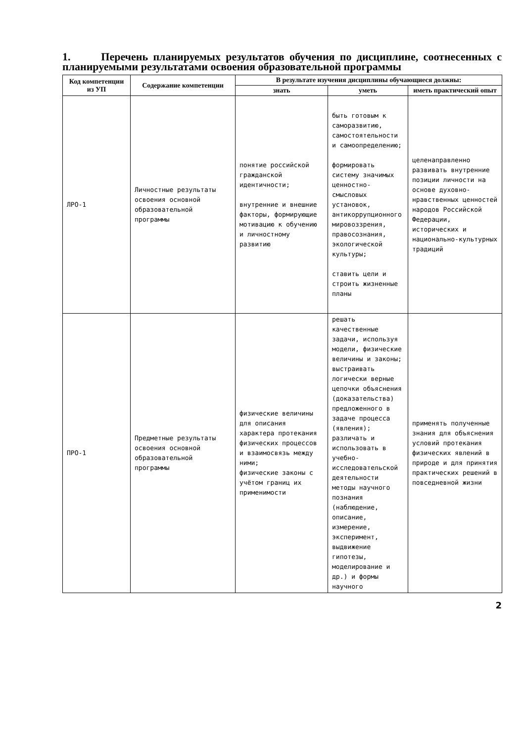1. Перечень планируемых результатов обучения по дисциплине, соотнесенных с планируемыми результатами освоения образовательной программы
| Код компетенции из УП | Содержание компетенции | В результате изучения дисциплины обучающиеся должны: | | |
| --- | --- | --- | --- | --- |
| | | знать | уметь | иметь практический опыт |
| ЛРО-1 | Личностные результаты освоения основной образовательной программы | понятие российской гражданской идентичности; внутренние и внешние факторы, формирующие мотивацию к обучению и личностному развитию | быть готовым к саморазвитию, самостоятельности и самоопределению; формировать систему значимых ценностно-смысловых установок, антикоррупционного мировоззрения, правосознания, экологической культуры; ставить цели и строить жизненные планы | целенаправленно развивать внутренние позиции личности на основе духовно-нравственных ценностей народов Российской Федерации, исторических и национально-культурных традиций |
| ПРО-1 | Предметные результаты освоения основной образовательной программы | физические величины для описания характера протекания физических процессов и взаимосвязь между ними; физические законы с учётом границ их применимости | решать качественные задачи, используя модели, физические величины и законы; выстраивать логически верные цепочки объяснения (доказательства) предложенного в задаче процесса (явления); различать и использовать в учебно-исследовательской деятельности методы научного познания (наблюдение, описание, измерение, эксперимент, выдвижение гипотезы, моделирование и др.) и формы научного | применять полученные знания для объяснения условий протекания физических явлений в природе и для принятия практических решений в повседневной жизни |
2